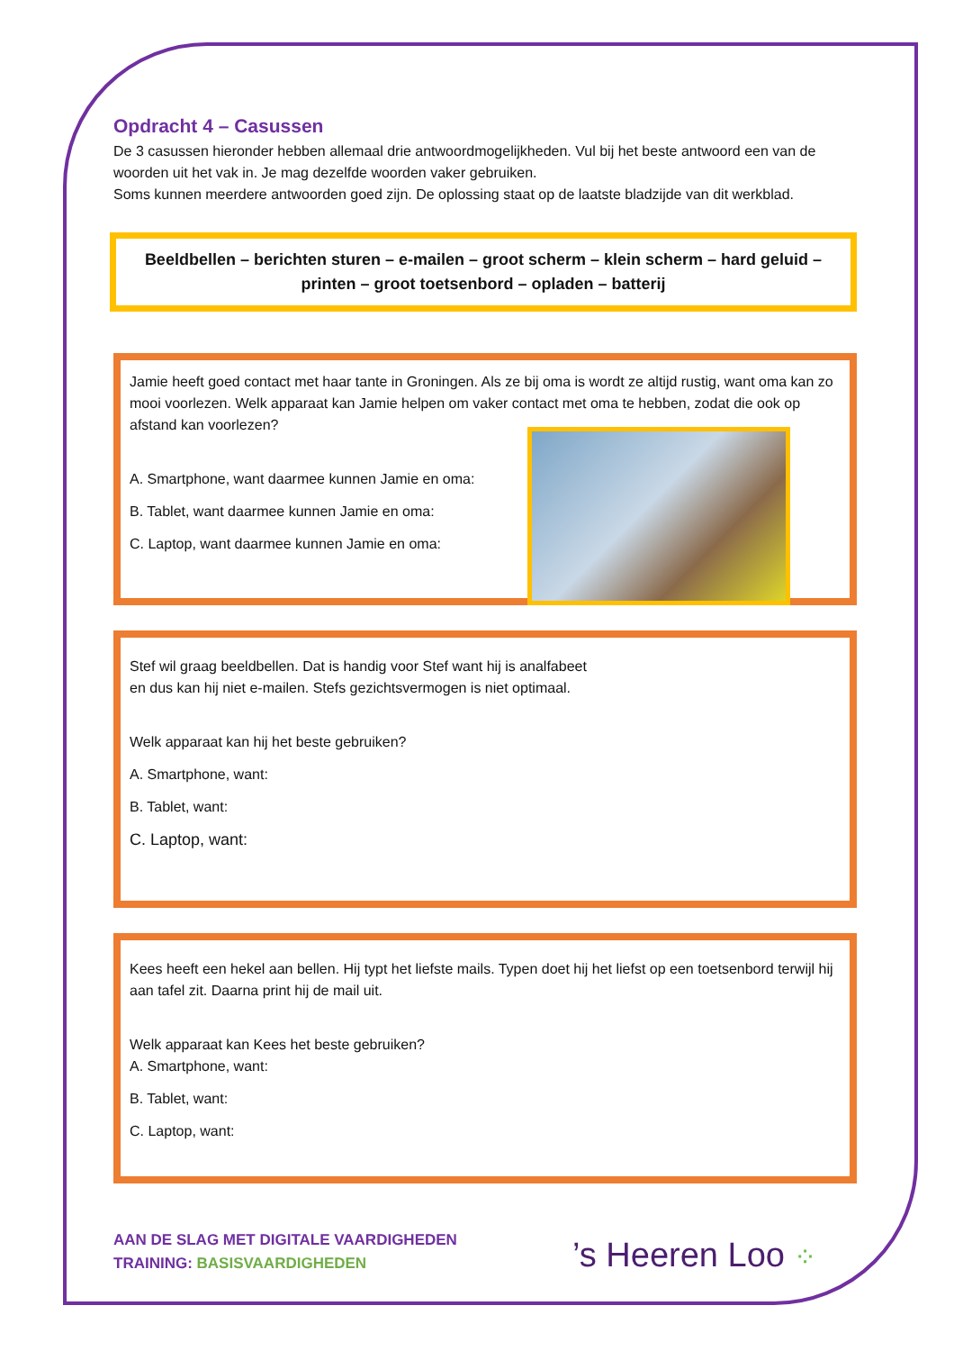Opdracht 4 – Casussen
De 3 casussen hieronder hebben allemaal drie antwoordmogelijkheden. Vul bij het beste antwoord een van de woorden uit het vak in. Je mag dezelfde woorden vaker gebruiken.
Soms kunnen meerdere antwoorden goed zijn. De oplossing staat op de laatste bladzijde van dit werkblad.
Beeldbellen – berichten sturen – e-mailen – groot scherm – klein scherm – hard geluid – printen – groot toetsenbord – opladen – batterij
Jamie heeft goed contact met haar tante in Groningen. Als ze bij oma is wordt ze altijd rustig, want oma kan zo mooi voorlezen. Welk apparaat kan Jamie helpen om vaker contact met oma te hebben, zodat die ook op afstand kan voorlezen?
A. Smartphone, want daarmee kunnen Jamie en oma:
B. Tablet, want daarmee kunnen Jamie en oma:
C. Laptop, want daarmee kunnen Jamie en oma:
Stef wil graag beeldbellen. Dat is handig voor Stef want hij is analfabeet en dus kan hij niet e-mailen. Stefs gezichtsvermogen is niet optimaal.
Welk apparaat kan hij het beste gebruiken?
A. Smartphone, want:
B. Tablet, want:
C. Laptop, want:
Kees heeft een hekel aan bellen. Hij typt het liefste mails. Typen doet hij het liefst op een toetsenbord terwijl hij aan tafel zit. Daarna print hij de mail uit.
Welk apparaat kan Kees het beste gebruiken?
A. Smartphone, want:
B. Tablet, want:
C. Laptop, want:
AAN DE SLAG MET DIGITALE VAARDIGHEDEN
TRAINING: BASISVAARDIGHEDEN
’s Heeren Loo ⁘